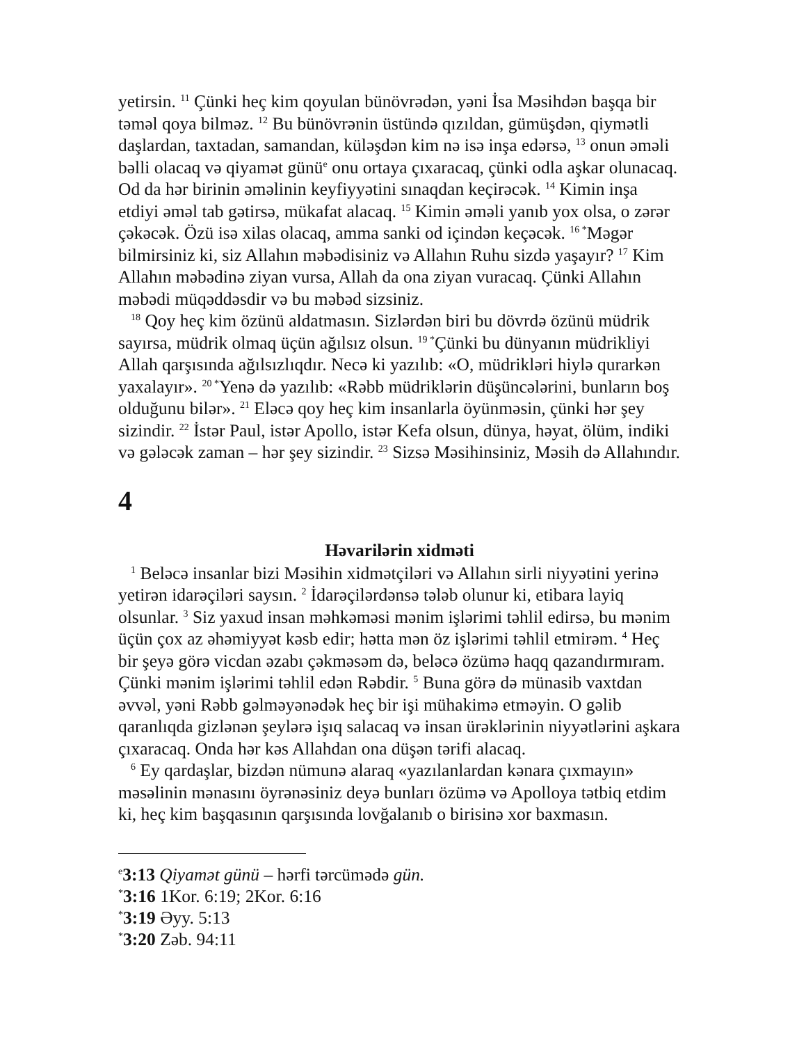yetirsin. <sup>11</sup> Çünki heç kim qoyulan bünövrədən, yəni İsa Məsihdən başqa bir təməl qoya bilməz. <sup>12</sup> Bu bünövrənin üstündə qızıldan, gümüşdən, qiymətli daşlardan, taxtadan, samandan, küləşdən kim nə isə inşa edərsə, <sup>13</sup> onun əməli bəlli olacaq və qiyamət günü<sup>e</sup> onu ortaya çıxaracaq, çünki odla aşkar olunacaq. Od da hər birinin əməlinin keyfiyyətini sınaqdan keçirəcək. <sup>14</sup> Kimin inşa etdiyi əməl tab gətirsə, mükafat alacaq. <sup>15</sup> Kimin əməli yanıb yox olsa, o zərər çəkəcək. Özü isə xilas olacaq, amma sanki od içindən keçəcək. <sup>16 *</sup>Məgər bilmirsiniz ki, siz Allahın məbədisiniz və Allahın Ruhu sizdə yaşayır? <sup>17</sup> Kim Allahın məbədinə ziyan vursa, Allah da ona ziyan vuracaq. Çünki Allahın məbədi müqəddəsdir və bu məbəd sizsiniz.
<sup>18</sup> Qoy heç kim özünü aldatmasın. Sizlərdən biri bu dövrdə özünü müdrik sayırsa, müdrik olmaq üçün ağılsız olsun. <sup>19 *</sup>Çünki bu dünyanın müdrikliyi Allah qarşısında ağılsızlıqdır. Necə ki yazılıb: «O, müdrikləri hiylə qurarkən yaxalayır». <sup>20 *</sup>Yenə də yazılıb: «Rəbb müdriklərin düşüncələrini, bunların boş olduğunu bilər». <sup>21</sup> Eləcə qoy heç kim insanlarla öyünməsin, çünki hər şey sizindir. <sup>22</sup> İstər Paul, istər Apollo, istər Kefa olsun, dünya, həyat, ölüm, indiki və gələcək zaman – hər şey sizindir. <sup>23</sup> Sizsə Məsihinsiniz, Məsih də Allahındır.
4
Həvarilərin xidməti
<sup>1</sup> Beləcə insanlar bizi Məsihin xidmətçiləri və Allahın sirli niyyətini yerinə yetirən idarəçiləri saysın. <sup>2</sup> İdarəçilərdənsə tələb olunur ki, etibara layiq olsunlar. <sup>3</sup> Siz yaxud insan məhkəməsi mənim işlərimi təhlil edirsə, bu mənim üçün çox az əhəmiyyət kəsb edir; hətta mən öz işlərimi təhlil etmirəm. <sup>4</sup> Heç bir şeyə görə vicdan əzabı çəkməsəm də, beləcə özümə haqq qazandırmıram. Çünki mənim işlərimi təhlil edən Rəbdir. <sup>5</sup> Buna görə də münasib vaxtdan əvvəl, yəni Rəbb gəlməyənədək heç bir işi mühakimə etməyin. O gəlib qaranlıqda gizlənən şeylərə işıq salacaq və insan ürəklərinin niyyətlərini aşkara çıxaracaq. Onda hər kəs Allahdan ona düşən tərifi alacaq.
<sup>6</sup> Ey qardaşlar, bizdən nümunə alaraq «yazılanlardan kənara çıxmayın» məsəlinin mənasını öyrənəsiniz deyə bunları özümə və Apolloya tətbiq etdim ki, heç kim başqasının qarşısında lovğalanıb o birisinə xor baxmasın.
<sup>e</sup> 3:13 Qiyamət günü – hərfi tərcümədə gün.
<sup>*</sup> 3:16 1Kor. 6:19; 2Kor. 6:16
<sup>*</sup> 3:19 Əyy. 5:13
<sup>*</sup> 3:20 Zəb. 94:11